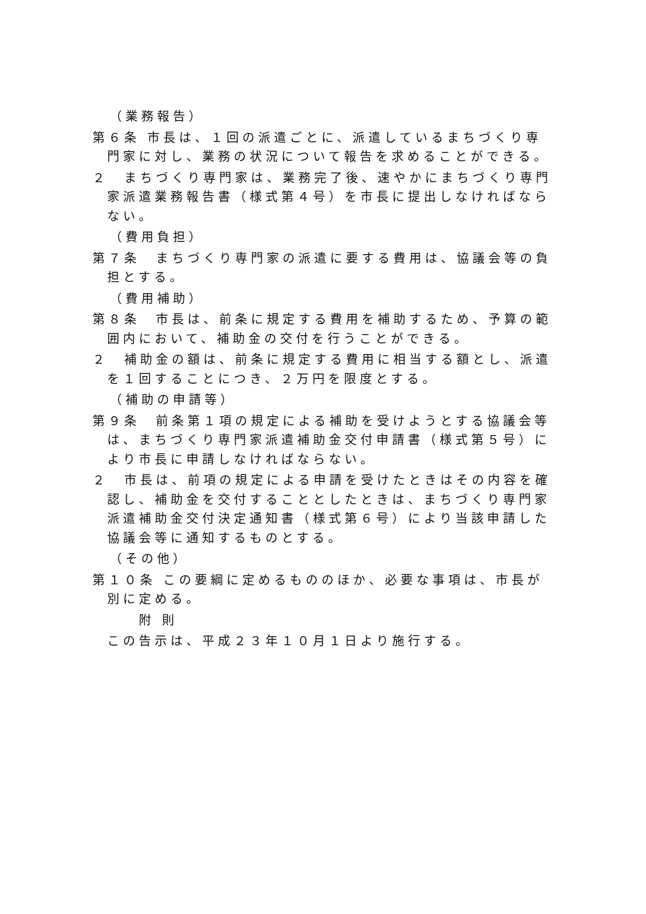（業務報告）
第６条 市長は、１回の派遣ごとに、派遣しているまちづくり専門家に対し、業務の状況について報告を求めることができる。
２　まちづくり専門家は、業務完了後、速やかにまちづくり専門家派遣業務報告書（様式第４号）を市長に提出しなければならない。
（費用負担）
第７条　まちづくり専門家の派遣に要する費用は、協議会等の負担とする。
（費用補助）
第８条　市長は、前条に規定する費用を補助するため、予算の範囲内において、補助金の交付を行うことができる。
２　補助金の額は、前条に規定する費用に相当する額とし、派遣を１回することにつき、２万円を限度とする。
（補助の申請等）
第９条　前条第１項の規定による補助を受けようとする協議会等は、まちづくり専門家派遣補助金交付申請書（様式第５号）により市長に申請しなければならない。
２　市長は、前項の規定による申請を受けたときはその内容を確認し、補助金を交付することとしたときは、まちづくり専門家派遣補助金交付決定通知書（様式第６号）により当該申請した協議会等に通知するものとする。
（その他）
第１０条 この要綱に定めるもののほか、必要な事項は、市長が別に定める。
附 則
この告示は、平成２３年１０月１日より施行する。